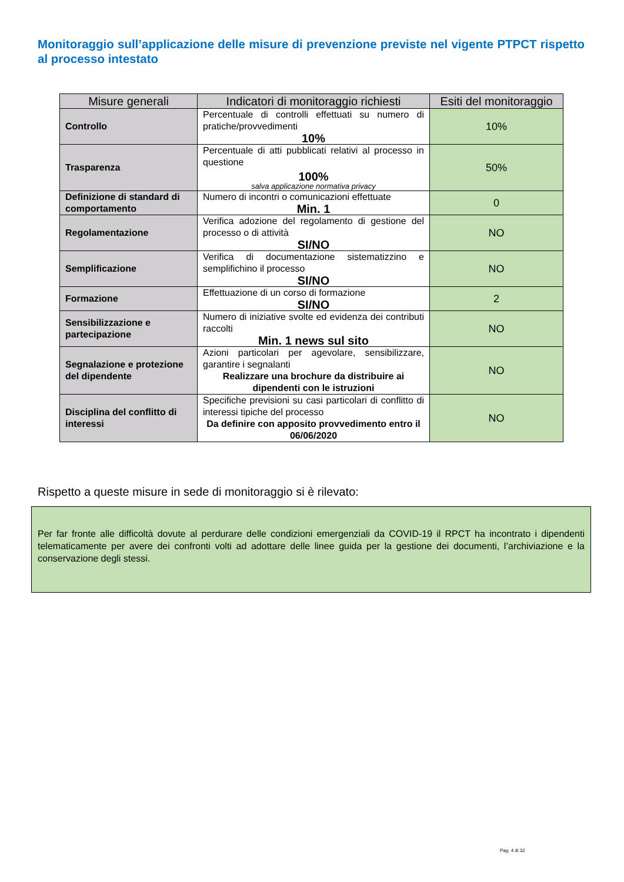Monitoraggio sull’applicazione delle misure di prevenzione previste nel vigente PTPCT rispetto al processo intestato
| Misure generali | Indicatori di monitoraggio richiesti | Esiti del monitoraggio |
| --- | --- | --- |
| Controllo | Percentuale di controlli effettuati su numero di pratiche/provvedimenti 10% | 10% |
| Trasparenza | Percentuale di atti pubblicati relativi al processo in questione 100% salva applicazione normativa privacy | 50% |
| Definizione di standard di comportamento | Numero di incontri o comunicazioni effettuate Min. 1 | 0 |
| Regolamentazione | Verifica adozione del regolamento di gestione del processo o di attività SI/NO | NO |
| Semplificazione | Verifica di documentazione sistematizzino e semplifichino il processo SI/NO | NO |
| Formazione | Effettuazione di un corso di formazione SI/NO | 2 |
| Sensibilizzazione e partecipazione | Numero di iniziative svolte ed evidenza dei contributi raccolti Min. 1 news sul sito | NO |
| Segnalazione e protezione del dipendente | Azioni particolari per agevolare, sensibilizzare, garantire i segnalanti Realizzare una brochure da distribuire ai dipendenti con le istruzioni | NO |
| Disciplina del conflitto di interessi | Specifiche previsioni su casi particolari di conflitto di interessi tipiche del processo Da definire con apposito provvedimento entro il 06/06/2020 | NO |
Rispetto a queste misure in sede di monitoraggio si è rilevato:
Per far fronte alle difficoltà dovute al perdurare delle condizioni emergenziali da COVID-19 il RPCT ha incontrato i dipendenti telematicamente per avere dei confronti volti ad adottare delle linee guida per la gestione dei documenti, l’archiviazione e la conservazione degli stessi.
Pag. 4 di 32